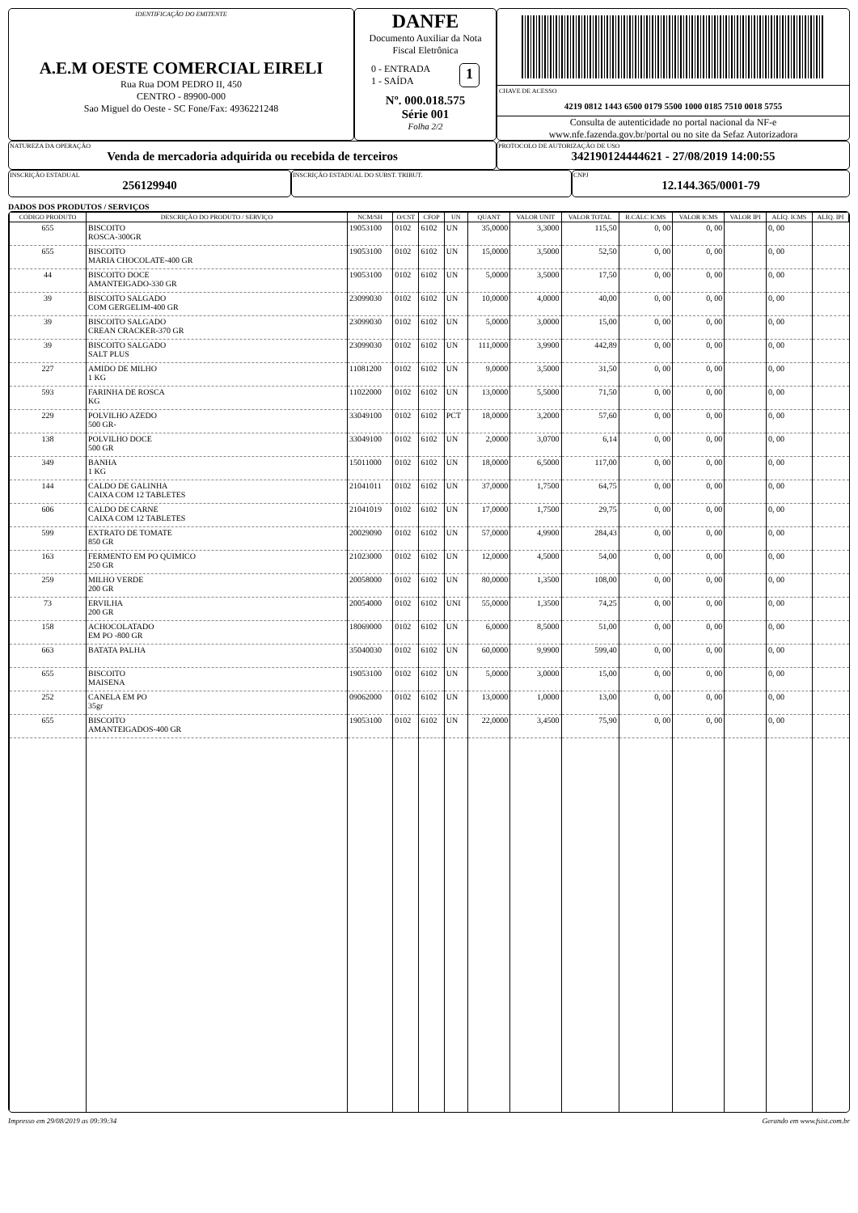IDENTIFICAÇÃO DO EMITENTE
A.E.M OESTE COMERCIAL EIRELI
Rua Rua DOM PEDRO II, 450
CENTRO - 89900-000
Sao Miguel do Oeste - SC Fone/Fax: 4936221248
DANFE
Documento Auxiliar da Nota Fiscal Eletrônica
0 - ENTRADA
1 - SAÍDA
1
Nº. 000.018.575
Série 001
Folha 2/2
CHAVE DE ACESSO
4219 0812 1443 6500 0179 5500 1000 0185 7510 0018 5755
Consulta de autenticidade no portal nacional da NF-e
www.nfe.fazenda.gov.br/portal ou no site da Sefaz Autorizadora
NATUREZA DA OPERAÇÃO
Venda de mercadoria adquirida ou recebida de terceiros
PROTOCOLO DE AUTORIZAÇÃO DE USO
342190124444621 - 27/08/2019 14:00:55
INSCRIÇÃO ESTADUAL
256129940
INSCRIÇÃO ESTADUAL DO SUBST. TRIBUT. CNPJ
12.144.365/0001-79
DADOS DOS PRODUTOS / SERVIÇOS
| CÓDIGO PRODUTO | DESCRIÇÃO DO PRODUTO / SERVIÇO | NCM/SH | O/CST | CFOP | UN | QUANT | VALOR UNIT | VALOR TOTAL | B.CÁLC ICMS | VALOR ICMS | VALOR IPI | ALÍQ. ICMS | ALÍQ. IPI |
| --- | --- | --- | --- | --- | --- | --- | --- | --- | --- | --- | --- | --- | --- |
| 655 | BISCOITO ROSCA-300GR | 19053100 | 0102 | 6102 | UN | 35,0000 | 3,3000 | 115,50 | 0, 00 | 0, 00 | | 0, 00 | |
| 655 | BISCOITO MARIA CHOCOLATE-400 GR | 19053100 | 0102 | 6102 | UN | 15,0000 | 3,5000 | 52,50 | 0, 00 | 0, 00 | | 0, 00 | |
| 44 | BISCOITO DOCE AMANTEIGADO-330 GR | 19053100 | 0102 | 6102 | UN | 5,0000 | 3,5000 | 17,50 | 0, 00 | 0, 00 | | 0, 00 | |
| 39 | BISCOITO SALGADO COM GERGELIM-400 GR | 23099030 | 0102 | 6102 | UN | 10,0000 | 4,0000 | 40,00 | 0, 00 | 0, 00 | | 0, 00 | |
| 39 | BISCOITO SALGADO CREAN CRACKER-370 GR | 23099030 | 0102 | 6102 | UN | 5,0000 | 3,0000 | 15,00 | 0, 00 | 0, 00 | | 0, 00 | |
| 39 | BISCOITO SALGADO SALT PLUS | 23099030 | 0102 | 6102 | UN | 111,0000 | 3,9900 | 442,89 | 0, 00 | 0, 00 | | 0, 00 | |
| 227 | AMIDO DE MILHO 1 KG | 11081200 | 0102 | 6102 | UN | 9,0000 | 3,5000 | 31,50 | 0, 00 | 0, 00 | | 0, 00 | |
| 593 | FARINHA DE ROSCA KG | 11022000 | 0102 | 6102 | UN | 13,0000 | 5,5000 | 71,50 | 0, 00 | 0, 00 | | 0, 00 | |
| 229 | POLVILHO AZEDO 500 GR- | 33049100 | 0102 | 6102 | PCT | 18,0000 | 3,2000 | 57,60 | 0, 00 | 0, 00 | | 0, 00 | |
| 138 | POLVILHO DOCE 500 GR | 33049100 | 0102 | 6102 | UN | 2,0000 | 3,0700 | 6,14 | 0, 00 | 0, 00 | | 0, 00 | |
| 349 | BANHA 1 KG | 15011000 | 0102 | 6102 | UN | 18,0000 | 6,5000 | 117,00 | 0, 00 | 0, 00 | | 0, 00 | |
| 144 | CALDO DE GALINHA CAIXA COM 12 TABLETES | 21041011 | 0102 | 6102 | UN | 37,0000 | 1,7500 | 64,75 | 0, 00 | 0, 00 | | 0, 00 | |
| 606 | CALDO DE CARNE CAIXA COM 12 TABLETES | 21041019 | 0102 | 6102 | UN | 17,0000 | 1,7500 | 29,75 | 0, 00 | 0, 00 | | 0, 00 | |
| 599 | EXTRATO DE TOMATE 850 GR | 20029090 | 0102 | 6102 | UN | 57,0000 | 4,9900 | 284,43 | 0, 00 | 0, 00 | | 0, 00 | |
| 163 | FERMENTO EM PO QUIMICO 250 GR | 21023000 | 0102 | 6102 | UN | 12,0000 | 4,5000 | 54,00 | 0, 00 | 0, 00 | | 0, 00 | |
| 259 | MILHO VERDE 200 GR | 20058000 | 0102 | 6102 | UN | 80,0000 | 1,3500 | 108,00 | 0, 00 | 0, 00 | | 0, 00 | |
| 73 | ERVILHA 200 GR | 20054000 | 0102 | 6102 | UNI | 55,0000 | 1,3500 | 74,25 | 0, 00 | 0, 00 | | 0, 00 | |
| 158 | ACHOCOLATADO EM PO -800 GR | 18069000 | 0102 | 6102 | UN | 6,0000 | 8,5000 | 51,00 | 0, 00 | 0, 00 | | 0, 00 | |
| 663 | BATATA PALHA | 35040030 | 0102 | 6102 | UN | 60,0000 | 9,9900 | 599,40 | 0, 00 | 0, 00 | | 0, 00 | |
| 655 | BISCOITO MAISENA | 19053100 | 0102 | 6102 | UN | 5,0000 | 3,0000 | 15,00 | 0, 00 | 0, 00 | | 0, 00 | |
| 252 | CANELA EM PO 35gr | 09062000 | 0102 | 6102 | UN | 13,0000 | 1,0000 | 13,00 | 0, 00 | 0, 00 | | 0, 00 | |
| 655 | BISCOITO AMANTEIGADOS-400 GR | 19053100 | 0102 | 6102 | UN | 22,0000 | 3,4500 | 75,90 | 0, 00 | 0, 00 | | 0, 00 | |
Impresso em 29/08/2019 as 09:39:34 Gerando em www.fsist.com.br